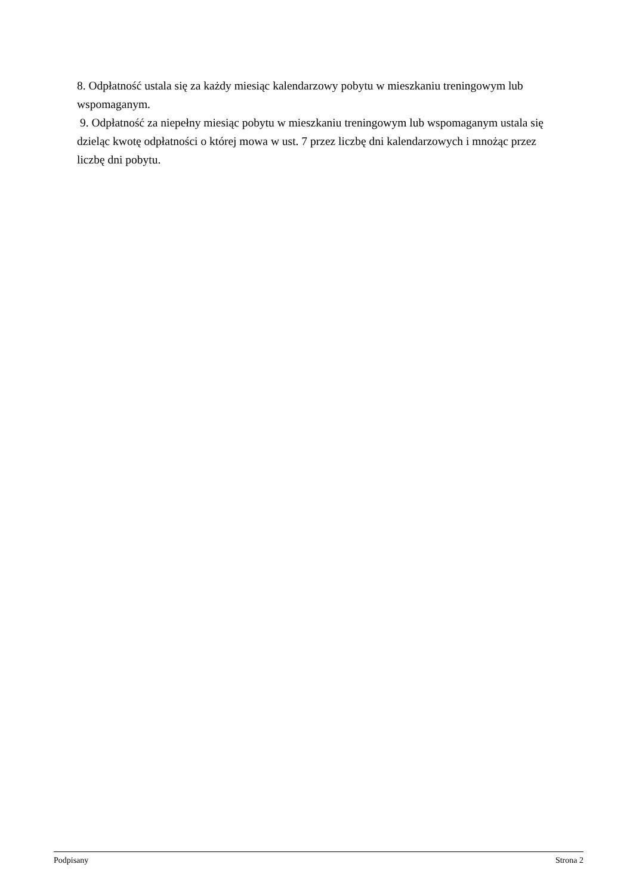8. Odpłatność ustala się za każdy miesiąc kalendarzowy pobytu w mieszkaniu treningowym lub wspomaganym.
9. Odpłatność za niepełny miesiąc pobytu w mieszkaniu treningowym lub wspomaganym ustala się dzieląc kwotę odpłatności o której mowa w ust. 7 przez liczbę dni kalendarzowych i mnożąc przez liczbę dni pobytu.
Podpisany Strona 2